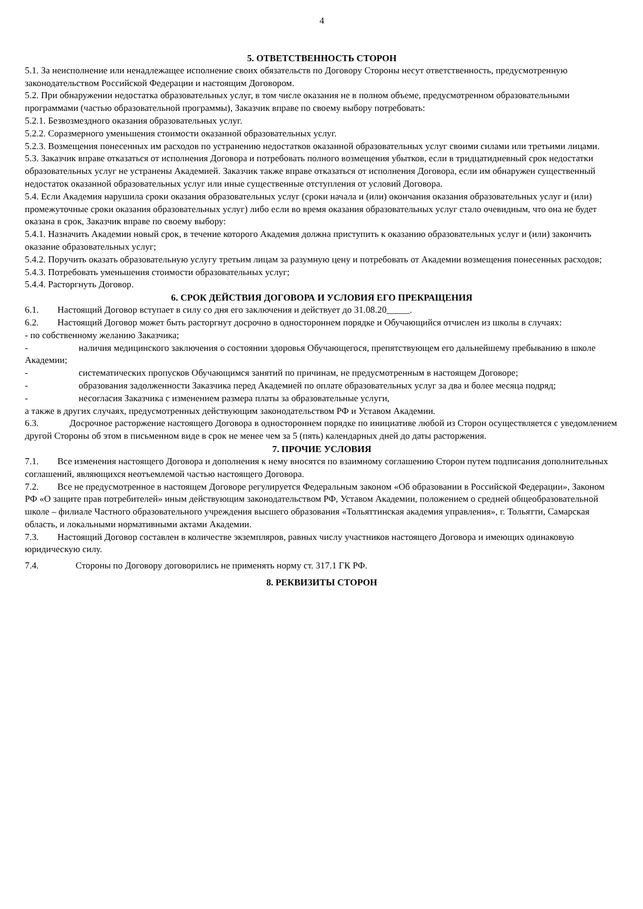4
5. ОТВЕТСТВЕННОСТЬ СТОРОН
5.1. За неисполнение или ненадлежащее исполнение своих обязательств по Договору Стороны несут ответственность, предусмотренную законодательством Российской Федерации и настоящим Договором.
5.2. При обнаружении недостатка образовательных услуг, в том числе оказания не в полном объеме, предусмотренном образовательными программами (частью образовательной программы), Заказчик вправе по своему выбору потребовать:
5.2.1. Безвозмездного оказания образовательных услуг.
5.2.2. Соразмерного уменьшения стоимости оказанной образовательных услуг.
5.2.3. Возмещения понесенных им расходов по устранению недостатков оказанной образовательных услуг своими силами или третьими лицами.
5.3. Заказчик вправе отказаться от исполнения Договора и потребовать полного возмещения убытков, если в тридцатидневный срок недостатки образовательных услуг не устранены Академией. Заказчик также вправе отказаться от исполнения Договора, если им обнаружен существенный недостаток оказанной образовательных услуг или иные существенные отступления от условий Договора.
5.4. Если Академия нарушила сроки оказания образовательных услуг (сроки начала и (или) окончания оказания образовательных услуг и (или) промежуточные сроки оказания образовательных услуг) либо если во время оказания образовательных услуг стало очевидным, что она не будет оказана в срок, Заказчик вправе по своему выбору:
5.4.1. Назначить Академии новый срок, в течение которого Академия должна приступить к оказанию образовательных услуг и (или) закончить оказание образовательных услуг;
5.4.2. Поручить оказать образовательную услугу третьим лицам за разумную цену и потребовать от Академии возмещения понесенных расходов;
5.4.3. Потребовать уменьшения стоимости образовательных услуг;
5.4.4. Расторгнуть Договор.
6. СРОК ДЕЙСТВИЯ ДОГОВОРА И УСЛОВИЯ ЕГО ПРЕКРАЩЕНИЯ
6.1. Настоящий Договор вступает в силу со дня его заключения и действует до 31.08.20_____.
6.2. Настоящий Договор может быть расторгнут досрочно в одностороннем порядке и Обучающийся отчислен из школы в случаях:
- по собственному желанию Заказчика;
- наличия медицинского заключения о состоянии здоровья Обучающегося, препятствующем его дальнейшему пребыванию в школе Академии;
- систематических пропусков Обучающимся занятий по причинам, не предусмотренным в настоящем Договоре;
- образования задолженности Заказчика перед Академией по оплате образовательных услуг за два и более месяца подряд;
- несогласия Заказчика с изменением размера платы за образовательные услуги,
а также в других случаях, предусмотренных действующим законодательством РФ и Уставом Академии.
6.3. Досрочное расторжение настоящего Договора в одностороннем порядке по инициативе любой из Сторон осуществляется с уведомлением другой Стороны об этом в письменном виде в срок не менее чем за 5 (пять) календарных дней до даты расторжения.
7. ПРОЧИЕ УСЛОВИЯ
7.1. Все изменения настоящего Договора и дополнения к нему вносятся по взаимному соглашению Сторон путем подписания дополнительных соглашений, являющихся неотъемлемой частью настоящего Договора.
7.2. Все не предусмотренное в настоящем Договоре регулируется Федеральным законом «Об образовании в Российской Федерации», Законом РФ «О защите прав потребителей» иным действующим законодательством РФ, Уставом Академии, положением о средней общеобразовательной школе – филиале Частного образовательного учреждения высшего образования «Тольяттинская академия управления», г. Тольятти, Самарская область, и локальными нормативными актами Академии.
7.3. Настоящий Договор составлен в количестве экземпляров, равных числу участников настоящего Договора и имеющих одинаковую юридическую силу.
7.4. Стороны по Договору договорились не применять норму ст. 317.1 ГК РФ.
8. РЕКВИЗИТЫ СТОРОН